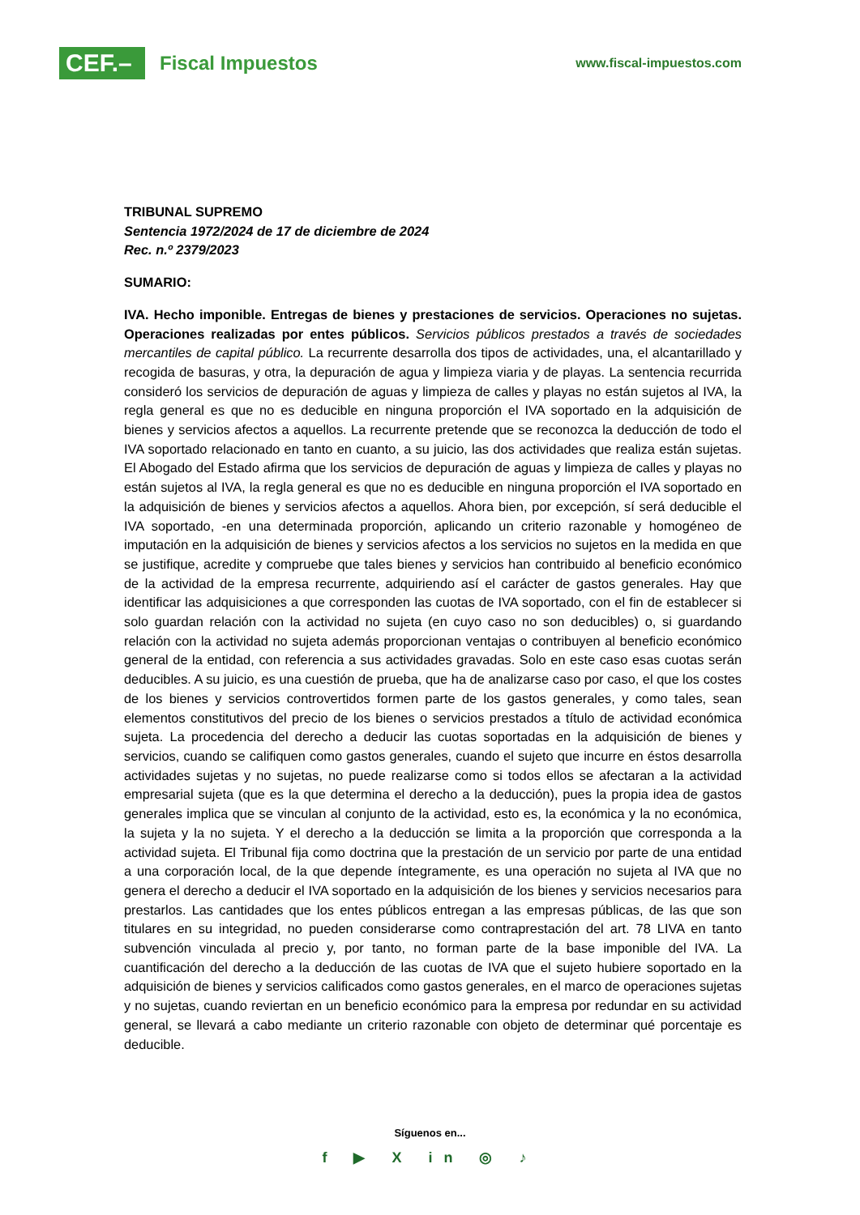CEF.–
Fiscal Impuestos
www.fiscal-impuestos.com
TRIBUNAL SUPREMO
Sentencia 1972/2024 de 17 de diciembre de 2024
Rec. n.º 2379/2023
SUMARIO:
IVA. Hecho imponible. Entregas de bienes y prestaciones de servicios. Operaciones no sujetas. Operaciones realizadas por entes públicos. Servicios públicos prestados a través de sociedades mercantiles de capital público. La recurrente desarrolla dos tipos de actividades, una, el alcantarillado y recogida de basuras, y otra, la depuración de agua y limpieza viaria y de playas. La sentencia recurrida consideró los servicios de depuración de aguas y limpieza de calles y playas no están sujetos al IVA, la regla general es que no es deducible en ninguna proporción el IVA soportado en la adquisición de bienes y servicios afectos a aquellos. La recurrente pretende que se reconozca la deducción de todo el IVA soportado relacionado en tanto en cuanto, a su juicio, las dos actividades que realiza están sujetas. El Abogado del Estado afirma que los servicios de depuración de aguas y limpieza de calles y playas no están sujetos al IVA, la regla general es que no es deducible en ninguna proporción el IVA soportado en la adquisición de bienes y servicios afectos a aquellos. Ahora bien, por excepción, sí será deducible el IVA soportado, -en una determinada proporción, aplicando un criterio razonable y homogéneo de imputación en la adquisición de bienes y servicios afectos a los servicios no sujetos en la medida en que se justifique, acredite y compruebe que tales bienes y servicios han contribuido al beneficio económico de la actividad de la empresa recurrente, adquiriendo así el carácter de gastos generales. Hay que identificar las adquisiciones a que corresponden las cuotas de IVA soportado, con el fin de establecer si solo guardan relación con la actividad no sujeta (en cuyo caso no son deducibles) o, si guardando relación con la actividad no sujeta además proporcionan ventajas o contribuyen al beneficio económico general de la entidad, con referencia a sus actividades gravadas. Solo en este caso esas cuotas serán deducibles. A su juicio, es una cuestión de prueba, que ha de analizarse caso por caso, el que los costes de los bienes y servicios controvertidos formen parte de los gastos generales, y como tales, sean elementos constitutivos del precio de los bienes o servicios prestados a título de actividad económica sujeta. La procedencia del derecho a deducir las cuotas soportadas en la adquisición de bienes y servicios, cuando se califiquen como gastos generales, cuando el sujeto que incurre en éstos desarrolla actividades sujetas y no sujetas, no puede realizarse como si todos ellos se afectaran a la actividad empresarial sujeta (que es la que determina el derecho a la deducción), pues la propia idea de gastos generales implica que se vinculan al conjunto de la actividad, esto es, la económica y la no económica, la sujeta y la no sujeta. Y el derecho a la deducción se limita a la proporción que corresponda a la actividad sujeta. El Tribunal fija como doctrina que la prestación de un servicio por parte de una entidad a una corporación local, de la que depende íntegramente, es una operación no sujeta al IVA que no genera el derecho a deducir el IVA soportado en la adquisición de los bienes y servicios necesarios para prestarlos. Las cantidades que los entes públicos entregan a las empresas públicas, de las que son titulares en su integridad, no pueden considerarse como contraprestación del art. 78 LIVA en tanto subvención vinculada al precio y, por tanto, no forman parte de la base imponible del IVA. La cuantificación del derecho a la deducción de las cuotas de IVA que el sujeto hubiere soportado en la adquisición de bienes y servicios calificados como gastos generales, en el marco de operaciones sujetas y no sujetas, cuando reviertan en un beneficio económico para la empresa por redundar en su actividad general, se llevará a cabo mediante un criterio razonable con objeto de determinar qué porcentaje es deducible.
Síguenos en...
f ▶ X in ◎ ♪